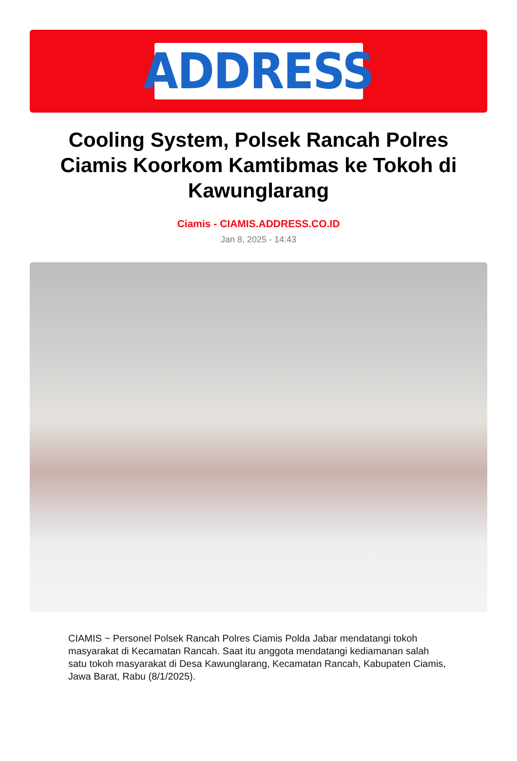ADDRESS
Cooling System, Polsek Rancah Polres Ciamis Koorkom Kamtibmas ke Tokoh di Kawunglarang
Ciamis - CIAMIS.ADDRESS.CO.ID
Jan 8, 2025 - 14:43
CIAMIS ~ Personel Polsek Rancah Polres Ciamis Polda Jabar mendatangi tokoh masyarakat di Kecamatan Rancah. Saat itu anggota mendatangi kediamanan salah satu tokoh masyarakat di Desa Kawunglarang, Kecamatan Rancah, Kabupaten Ciamis, Jawa Barat, Rabu (8/1/2025).